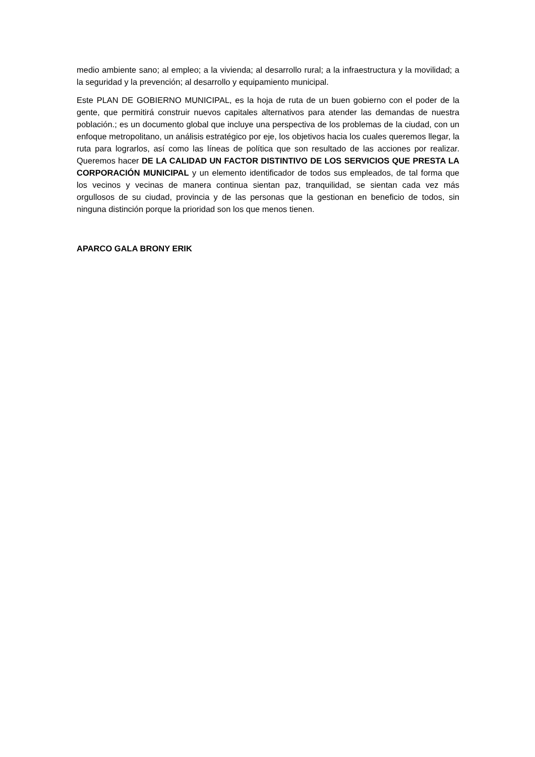medio ambiente sano; al empleo; a la vivienda; al desarrollo rural; a la infraestructura y la movilidad; a la seguridad y la prevención; al desarrollo y equipamiento municipal.
Este PLAN DE GOBIERNO MUNICIPAL, es la hoja de ruta de un buen gobierno con el poder de la gente, que permitirá construir nuevos capitales alternativos para atender las demandas de nuestra población.; es un documento global que incluye una perspectiva de los problemas de la ciudad, con un enfoque metropolitano, un análisis estratégico por eje, los objetivos hacia los cuales queremos llegar, la ruta para lograrlos, así como las líneas de política que son resultado de las acciones por realizar. Queremos hacer DE LA CALIDAD UN FACTOR DISTINTIVO DE LOS SERVICIOS QUE PRESTA LA CORPORACIÓN MUNICIPAL y un elemento identificador de todos sus empleados, de tal forma que los vecinos y vecinas de manera continua sientan paz, tranquilidad, se sientan cada vez más orgullosos de su ciudad, provincia y de las personas que la gestionan en beneficio de todos, sin ninguna distinción porque la prioridad son los que menos tienen.
APARCO GALA BRONY ERIK